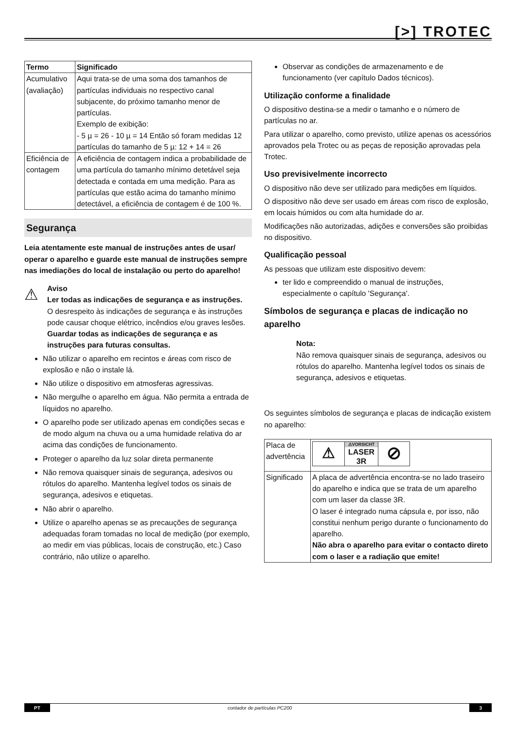[>] TROTEC
| Termo | Significado |
| --- | --- |
| Acumulativo (avaliação) | Aqui trata-se de uma soma dos tamanhos de partículas individuais no respectivo canal subjacente, do próximo tamanho menor de partículas. Exemplo de exibição: - 5 µ = 26 - 10 µ = 14 Então só foram medidas 12 partículas do tamanho de 5 µ: 12 + 14 = 26 |
| Eficiência de contagem | A eficiência de contagem indica a probabilidade de uma partícula do tamanho mínimo detetável seja detectada e contada em uma medição. Para as partículas que estão acima do tamanho mínimo detectável, a eficiência de contagem é de 100 %. |
Segurança
Leia atentamente este manual de instruções antes de usar/ operar o aparelho e guarde este manual de instruções sempre nas imediações do local de instalação ou perto do aparelho!
⚠
Aviso
Ler todas as indicações de segurança e as instruções.
O desrespeito às indicações de segurança e às instruções pode causar choque elétrico, incêndios e/ou graves lesões.
Guardar todas as indicações de segurança e as instruções para futuras consultas.
Não utilizar o aparelho em recintos e áreas com risco de explosão e não o instale lá.
Não utilize o dispositivo em atmosferas agressivas.
Não mergulhe o aparelho em água. Não permita a entrada de líquidos no aparelho.
O aparelho pode ser utilizado apenas em condições secas e de modo algum na chuva ou a uma humidade relativa do ar acima das condições de funcionamento.
Proteger o aparelho da luz solar direta permanente
Não remova quaisquer sinais de segurança, adesivos ou rótulos do aparelho. Mantenha legível todos os sinais de segurança, adesivos e etiquetas.
Não abrir o aparelho.
Utilize o aparelho apenas se as precauções de segurança adequadas foram tomadas no local de medição (por exemplo, ao medir em vias públicas, locais de construção, etc.) Caso contrário, não utilize o aparelho.
Observar as condições de armazenamento e de funcionamento (ver capítulo Dados técnicos).
Utilização conforme a finalidade
O dispositivo destina-se a medir o tamanho e o número de partículas no ar.
Para utilizar o aparelho, como previsto, utilize apenas os acessórios aprovados pela Trotec ou as peças de reposição aprovadas pela Trotec.
Uso previsivelmente incorrecto
O dispositivo não deve ser utilizado para medições em líquidos.
O dispositivo não deve ser usado em áreas com risco de explosão, em locais húmidos ou com alta humidade do ar.
Modificações não autorizadas, adições e conversões são proibidas no dispositivo.
Qualificação pessoal
As pessoas que utilizam este dispositivo devem:
ter lido e compreendido o manual de instruções, especialmente o capítulo 'Segurança'.
Símbolos de segurança e placas de indicação no aparelho
Nota:
Não remova quaisquer sinais de segurança, adesivos ou rótulos do aparelho. Mantenha legível todos os sinais de segurança, adesivos e etiquetas.
Os seguintes símbolos de segurança e placas de indicação existem no aparelho:
| Placa de advertência | ⚠ ⚠VORSICHT LASER 3R ⊘ |
| Significado | A placa de advertência encontra-se no lado traseiro do aparelho e indica que se trata de um aparelho com um laser da classe 3R. O laser é integrado numa cápsula e, por isso, não constitui nenhum perigo durante o funcionamento do aparelho. Não abra o aparelho para evitar o contacto direto com o laser e a radiação que emite! |
PT contador de partículas PC200 3